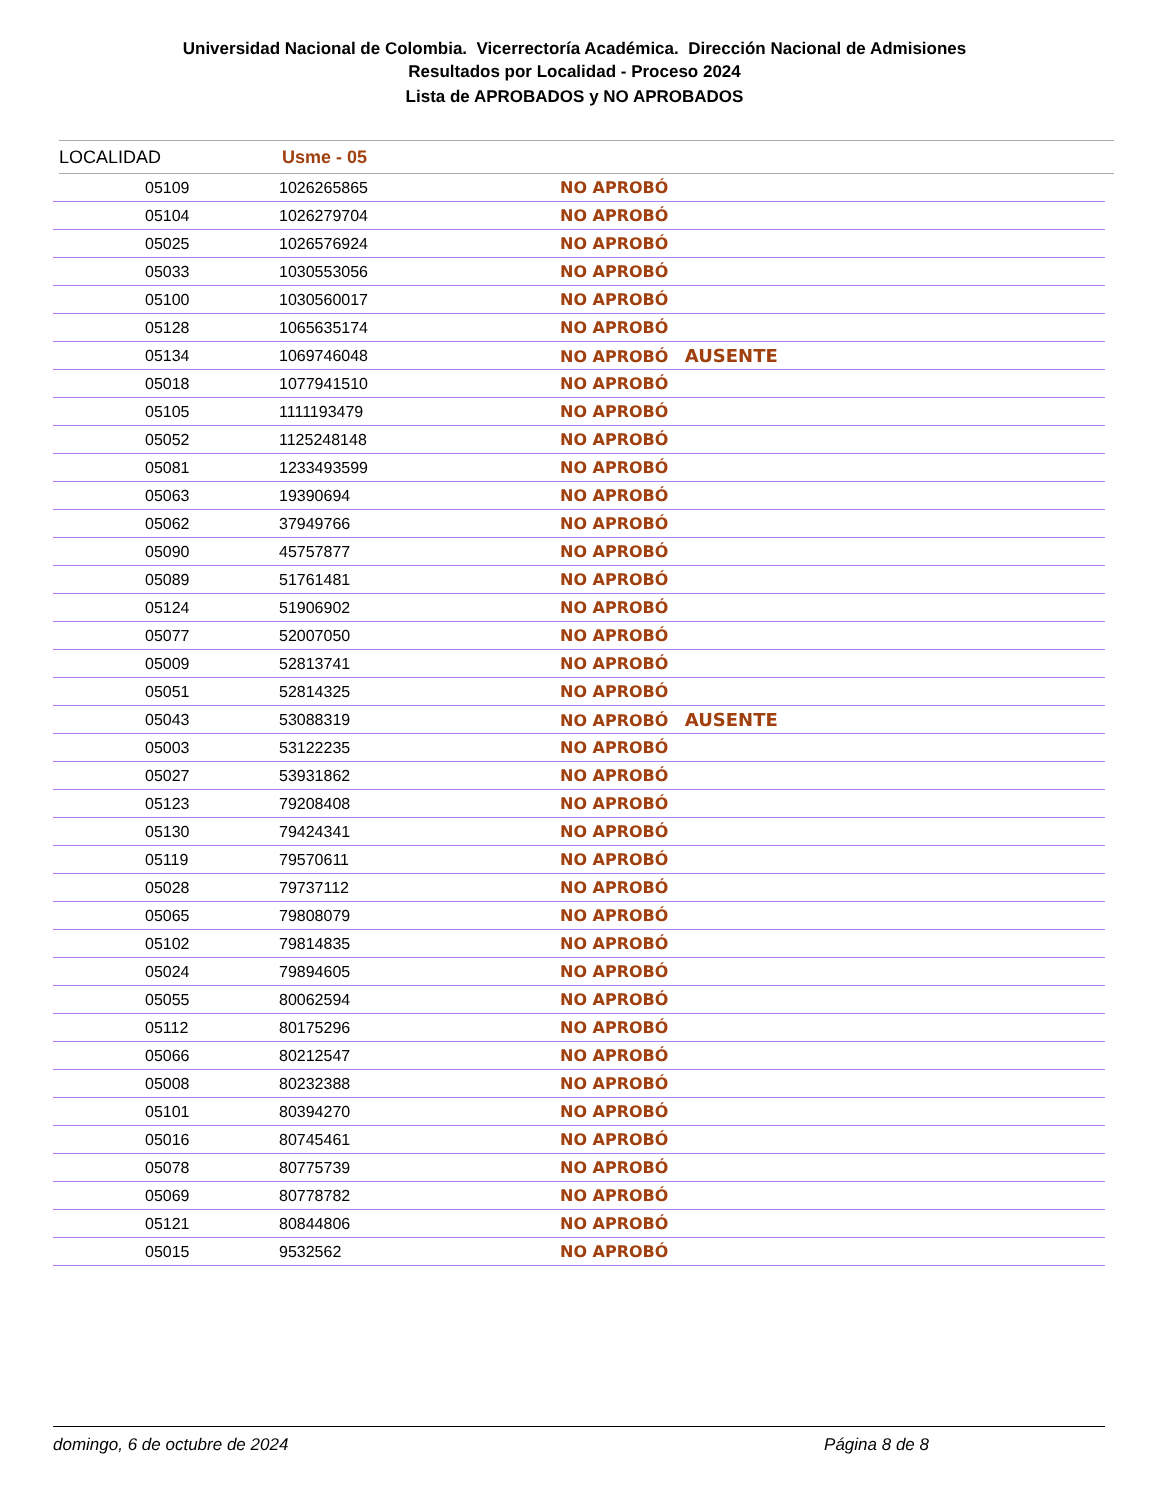Universidad Nacional de Colombia. Vicerrectoría Académica. Dirección Nacional de Admisiones
Resultados por Localidad - Proceso 2024
Lista de APROBADOS y NO APROBADOS
LOCALIDAD Usme - 05
| | 05109 | 1026265865 | NO APROBÓ |
| | 05104 | 1026279704 | NO APROBÓ |
| | 05025 | 1026576924 | NO APROBÓ |
| | 05033 | 1030553056 | NO APROBÓ |
| | 05100 | 1030560017 | NO APROBÓ |
| | 05128 | 1065635174 | NO APROBÓ |
| | 05134 | 1069746048 | NO APROBÓ AUSENTE |
| | 05018 | 1077941510 | NO APROBÓ |
| | 05105 | 1111193479 | NO APROBÓ |
| | 05052 | 1125248148 | NO APROBÓ |
| | 05081 | 1233493599 | NO APROBÓ |
| | 05063 | 19390694 | NO APROBÓ |
| | 05062 | 37949766 | NO APROBÓ |
| | 05090 | 45757877 | NO APROBÓ |
| | 05089 | 51761481 | NO APROBÓ |
| | 05124 | 51906902 | NO APROBÓ |
| | 05077 | 52007050 | NO APROBÓ |
| | 05009 | 52813741 | NO APROBÓ |
| | 05051 | 52814325 | NO APROBÓ |
| | 05043 | 53088319 | NO APROBÓ AUSENTE |
| | 05003 | 53122235 | NO APROBÓ |
| | 05027 | 53931862 | NO APROBÓ |
| | 05123 | 79208408 | NO APROBÓ |
| | 05130 | 79424341 | NO APROBÓ |
| | 05119 | 79570611 | NO APROBÓ |
| | 05028 | 79737112 | NO APROBÓ |
| | 05065 | 79808079 | NO APROBÓ |
| | 05102 | 79814835 | NO APROBÓ |
| | 05024 | 79894605 | NO APROBÓ |
| | 05055 | 80062594 | NO APROBÓ |
| | 05112 | 80175296 | NO APROBÓ |
| | 05066 | 80212547 | NO APROBÓ |
| | 05008 | 80232388 | NO APROBÓ |
| | 05101 | 80394270 | NO APROBÓ |
| | 05016 | 80745461 | NO APROBÓ |
| | 05078 | 80775739 | NO APROBÓ |
| | 05069 | 80778782 | NO APROBÓ |
| | 05121 | 80844806 | NO APROBÓ |
| | 05015 | 9532562 | NO APROBÓ |
domingo, 6 de octubre de 2024 Página 8 de 8